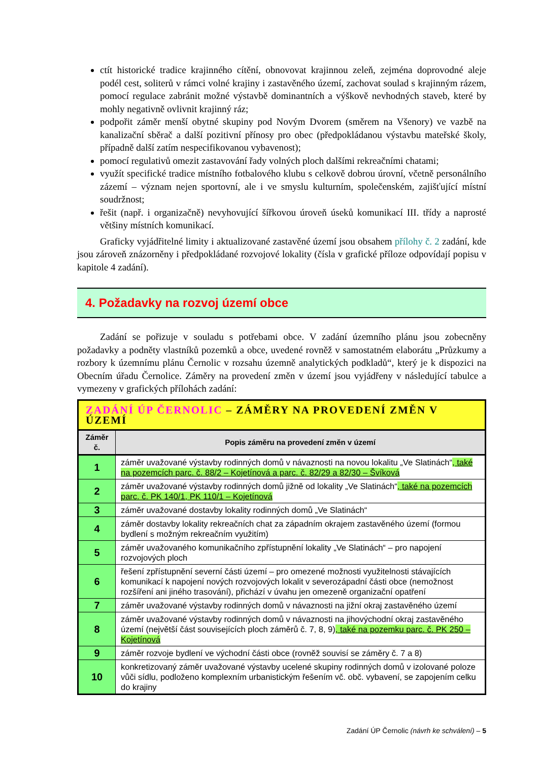ctít historické tradice krajinného cítění, obnovovat krajinnou zeleň, zejména doprovodné aleje podél cest, soliterů v rámci volné krajiny i zastavěného území, zachovat soulad s krajinným rázem, pomocí regulace zabránit možné výstavbě dominantních a výškově nevhodných staveb, které by mohly negativně ovlivnit krajinný ráz;
podpořit záměr menší obytné skupiny pod Novým Dvorem (směrem na Všenory) ve vazbě na kanalizační sběrač a další pozitivní přínosy pro obec (předpokládanou výstavbu mateřské školy, případně další zatím nespecifikovanou vybavenost);
pomocí regulativů omezit zastavování řady volných ploch dalšími rekreačními chatami;
využít specifické tradice místního fotbalového klubu s celkově dobrou úrovní, včetně personálního zázemí – význam nejen sportovní, ale i ve smyslu kulturním, společenském, zajišťující místní soudržnost;
řešit (např. i organizačně) nevyhovující šířkovou úroveň úseků komunikací III. třídy a naprosté většiny místních komunikací.
Graficky vyjádřitelné limity i aktualizované zastavěné území jsou obsahem přílohy č. 2 zadání, kde jsou zároveň znázorněny i předpokládané rozvojové lokality (čísla v grafické příloze odpovídají popisu v kapitole 4 zadání).
4. Požadavky na rozvoj území obce
Zadání se pořizuje v souladu s potřebami obce. V zadání územního plánu jsou zobecněny požadavky a podněty vlastníků pozemků a obce, uvedené rovněž v samostatném elaborátu „Průzkumy a rozbory k územnímu plánu Černolic v rozsahu územně analytických podkladů“, který je k dispozici na Obecním úřadu Černolice. Záměry na provedení změn v území jsou vyjádřeny v následující tabulce a vymezeny v grafických přílohách zadání:
| ZADÁNÍ ÚP ČERNOLIC – ZÁMĚRY NA PROVEDENÍ ZMĚN V ÚZEMÍ | |
| --- | --- |
| Záměr č. | Popis záměru na provedení změn v území |
| 1 | záměr uvažované výstavby rodinných domů v návaznosti na novou lokalitu „Ve Slatinách“ , také na pozemcích parc. č. 88/2 – Kojetínová a parc. č. 82/29 a 82/30 – Švíková |
| 2 | záměr uvažované výstavby rodinných domů jižně od lokality „Ve Slatinách“ , také na pozemcích parc. č. PK 140/1, PK 110/1 – Kojetínová |
| 3 | záměr uvažované dostavby lokality rodinných domů „Ve Slatinách“ |
| 4 | záměr dostavby lokality rekreačních chat za západním okrajem zastavěného území (formou bydlení s možným rekreačním využitím) |
| 5 | záměr uvažovaného komunikačního zpřístupnění lokality „Ve Slatinách“ – pro napojení rozvojových ploch |
| 6 | řešení zpřístupnění severní části území – pro omezené možnosti využitelnosti stávajících komunikací k napojení nových rozvojových lokalit v severozápadní části obce (nemožnost rozšíření ani jiného trasování), přichází v úvahu jen omezeně organizační opatření |
| 7 | záměr uvažované výstavby rodinných domů v návaznosti na jižní okraj zastavěného území |
| 8 | záměr uvažované výstavby rodinných domů v návaznosti na jihovýchodní okraj zastavěného území (největší část souvisejících ploch záměrů č. 7, 8, 9) , také na pozemku parc. č. PK 250 – Kojetínová |
| 9 | záměr rozvoje bydlení ve východní části obce (rovněž souvisí se záměry č. 7 a 8) |
| 10 | konkretizovaný záměr uvažované výstavby ucelené skupiny rodinných domů v izolované poloze vůči sídlu, podloženo komplexním urbanistickým řešením vč. obč. vybavení, se zapojením celku do krajiny |
Zadání ÚP Černolic (návrh ke schválení) – 5